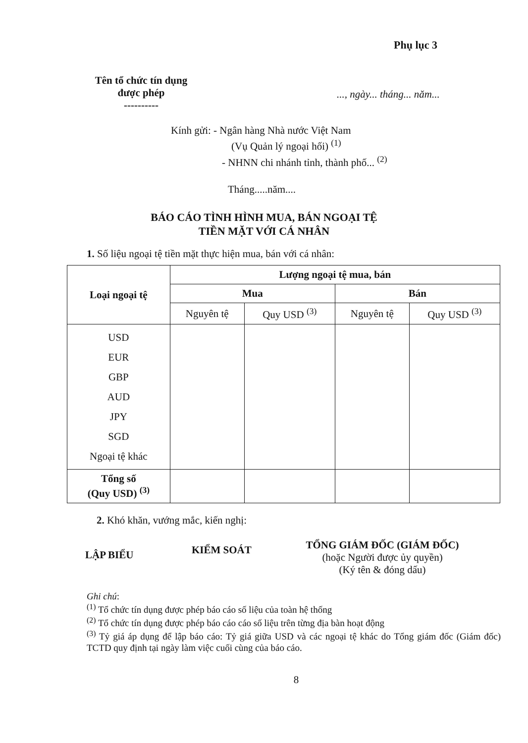Phụ lục 3
Tên tổ chức tín dụng
được phép
----------
..., ngày... tháng... năm...
Kính gửi: - Ngân hàng Nhà nước Việt Nam
(Vụ Quản lý ngoại hối) <sup>(1)</sup>
- NHNN chi nhánh tỉnh, thành phố... <sup>(2)</sup>
Tháng.....năm....
BÁO CÁO TÌNH HÌNH MUA, BÁN NGOẠI TỆ
TIỀN MẶT VỚI CÁ NHÂN
1. Số liệu ngoại tệ tiền mặt thực hiện mua, bán với cá nhân:
| Loại ngoại tệ | Lượng ngoại tệ mua, bán | | | |
| --- | --- | --- | --- | --- |
| | Mua | | Bán | |
| | Nguyên tệ | Quy USD <sup>(3)</sup> | Nguyên tệ | Quy USD <sup>(3)</sup> |
| USD EUR GBP AUD JPY SGD Ngoại tệ khác | | | | |
| Tổng số (Quy USD) <sup>(3)</sup> | | | | |
2. Khó khăn, vướng mắc, kiến nghị:
LẬP BIỂU
KIỂM SOÁT
TỔNG GIÁM ĐỐC (GIÁM ĐỐC)
(hoặc Người được ủy quyền)
(Ký tên & đóng dấu)
Ghi chú:
<sup>(1)</sup> Tổ chức tín dụng được phép báo cáo số liệu của toàn hệ thống
<sup>(2)</sup> Tổ chức tín dụng được phép báo cáo cáo số liệu trên từng địa bàn hoạt động
<sup>(3)</sup> Tỷ giá áp dụng để lập báo cáo: Tỷ giá giữa USD và các ngoại tệ khác do Tổng giám đốc (Giám đốc) TCTD quy định tại ngày làm việc cuối cùng của báo cáo.
8